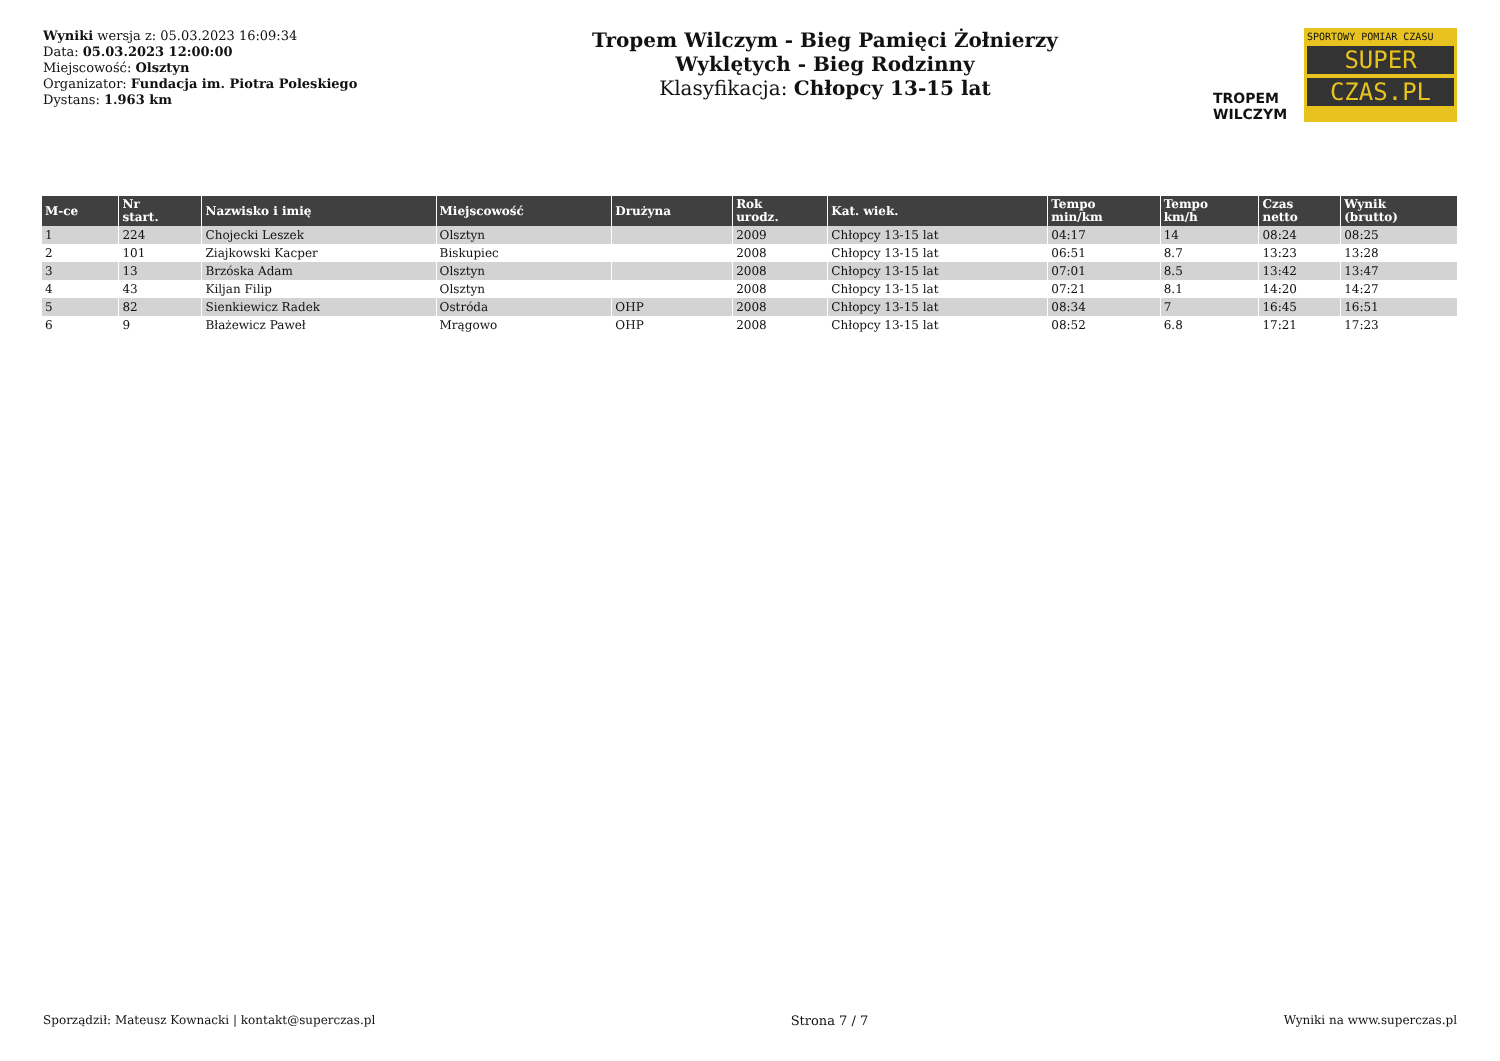Wyniki wersja z: 05.03.2023 16:09:34
Data: 05.03.2023 12:00:00
Miejscowość: Olsztyn
Organizator: Fundacja im. Piotra Poleskiego
Dystans: 1.963 km
Tropem Wilczym - Bieg Pamięci Żołnierzy
Wyklętych - Bieg Rodzinny
Klasyfikacja: Chłopcy 13-15 lat
TROPEM WILCZYM
SPORTOWY POMIAR CZASU
SUPER
CZAS.PL
| M-ce | Nr start. | Nazwisko i imię | Miejscowość | Drużyna | Rok urodz. | Kat. wiek. | Tempo min/km | Tempo km/h | Czas netto | Wynik (brutto) |
| --- | --- | --- | --- | --- | --- | --- | --- | --- | --- | --- |
| 1 | 224 | Chojecki Leszek | Olsztyn | | 2009 | Chłopcy 13-15 lat | 04:17 | 14 | 08:24 | 08:25 |
| 2 | 101 | Ziajkowski Kacper | Biskupiec | | 2008 | Chłopcy 13-15 lat | 06:51 | 8.7 | 13:23 | 13:28 |
| 3 | 13 | Brzóska Adam | Olsztyn | | 2008 | Chłopcy 13-15 lat | 07:01 | 8.5 | 13:42 | 13:47 |
| 4 | 43 | Kiljan Filip | Olsztyn | | 2008 | Chłopcy 13-15 lat | 07:21 | 8.1 | 14:20 | 14:27 |
| 5 | 82 | Sienkiewicz Radek | Ostróda | OHP | 2008 | Chłopcy 13-15 lat | 08:34 | 7 | 16:45 | 16:51 |
| 6 | 9 | Błażewicz Paweł | Mrągowo | OHP | 2008 | Chłopcy 13-15 lat | 08:52 | 6.8 | 17:21 | 17:23 |
Sporządził: Mateusz Kownacki | kontakt@superczas.pl Strona 7 / 7 Wyniki na www.superczas.pl